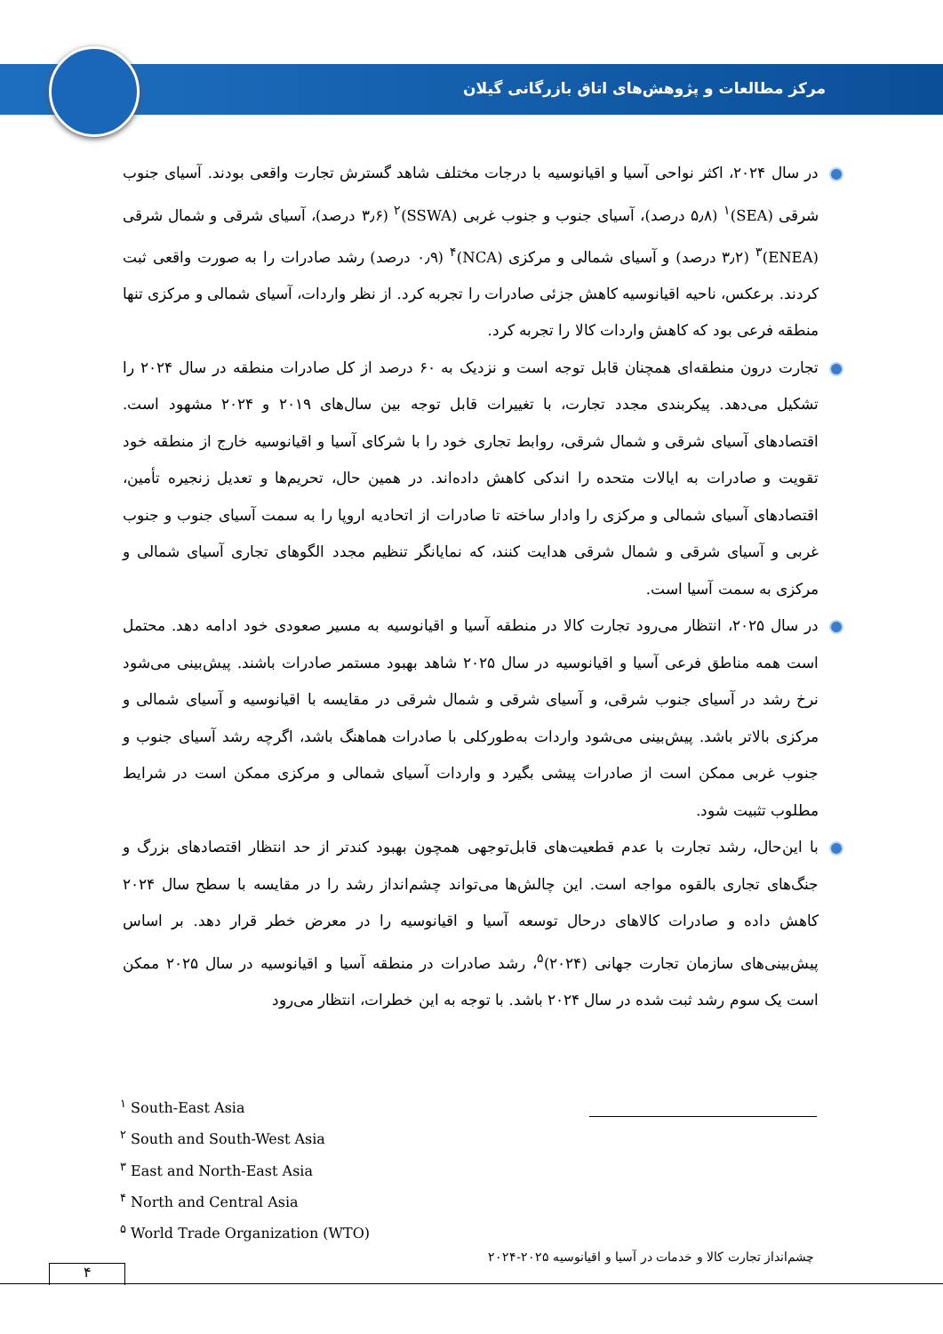مرکز مطالعات و پژوهش‌های اتاق بازرگانی گیلان
در سال ۲۰۲۴، اکثر نواحی آسیا و اقیانوسیه با درجات مختلف شاهد گسترش تجارت واقعی بودند. آسیای جنوب شرقی (SEA)<sup>۱</sup> (۵٫۸ درصد)، آسیای جنوب و جنوب غربی (SSWA)<sup>۲</sup> (۳٫۶ درصد)، آسیای شرقی و شمال شرقی (ENEA)<sup>۳</sup> (۳٫۲ درصد) و آسیای شمالی و مرکزی (NCA)<sup>۴</sup> (۰٫۹ درصد) رشد صادرات را به صورت واقعی ثبت کردند. برعکس، ناحیه اقیانوسیه کاهش جزئی صادرات را تجربه کرد. از نظر واردات، آسیای شمالی و مرکزی تنها منطقه فرعی بود که کاهش واردات کالا را تجربه کرد.
تجارت درون منطقه‌ای همچنان قابل توجه است و نزدیک به ۶۰ درصد از کل صادرات منطقه در سال ۲۰۲۴ را تشکیل می‌دهد. پیکربندی مجدد تجارت، با تغییرات قابل توجه بین سال‌های ۲۰۱۹ و ۲۰۲۴ مشهود است. اقتصادهای آسیای شرقی و شمال شرقی، روابط تجاری خود را با شرکای آسیا و اقیانوسیه خارج از منطقه خود تقویت و صادرات به ایالات متحده را اندکی کاهش داده‌اند. در همین حال، تحریم‌ها و تعدیل زنجیره تأمین، اقتصادهای آسیای شمالی و مرکزی را وادار ساخته تا صادرات از اتحادیه اروپا را به سمت آسیای جنوب و جنوب غربی و آسیای شرقی و شمال شرقی هدایت کنند، که نمایانگر تنظیم مجدد الگوهای تجاری آسیای شمالی و مرکزی به سمت آسیا است.
در سال ۲۰۲۵، انتظار می‌رود تجارت کالا در منطقه آسیا و اقیانوسیه به مسیر صعودی خود ادامه دهد. محتمل است همه مناطق فرعی آسیا و اقیانوسیه در سال ۲۰۲۵ شاهد بهبود مستمر صادرات باشند. پیش‌بینی می‌شود نرخ رشد در آسیای جنوب شرقی، و آسیای شرقی و شمال شرقی در مقایسه با اقیانوسیه و آسیای شمالی و مرکزی بالاتر باشد. پیش‌بینی می‌شود واردات به‌طورکلی با صادرات هماهنگ باشد، اگرچه رشد آسیای جنوب و جنوب غربی ممکن است از صادرات پیشی بگیرد و واردات آسیای شمالی و مرکزی ممکن است در شرایط مطلوب تثبیت شود.
با این‌حال، رشد تجارت با عدم قطعیت‌های قابل‌توجهی همچون بهبود کندتر از حد انتظار اقتصادهای بزرگ و جنگ‌های تجاری بالقوه مواجه است. این چالش‌ها می‌تواند چشم‌انداز رشد را در مقایسه با سطح سال ۲۰۲۴ کاهش داده و صادرات کالاهای درحال توسعه آسیا و اقیانوسیه را در معرض خطر قرار دهد. بر اساس پیش‌بینی‌های سازمان تجارت جهانی (۲۰۲۴)<sup>۵</sup>، رشد صادرات در منطقه آسیا و اقیانوسیه در سال ۲۰۲۵ ممکن است یک سوم رشد ثبت شده در سال ۲۰۲۴ باشد. با توجه به این خطرات، انتظار می‌رود
<sup>۱</sup> South-East Asia
<sup>۲</sup> South and South-West Asia
<sup>۳</sup> East and North-East Asia
<sup>۴</sup> North and Central Asia
<sup>۵</sup> World Trade Organization (WTO)
چشم‌انداز تجارت کالا و خدمات در آسیا و اقیانوسیه ۲۰۲۵-۲۰۲۴
۴